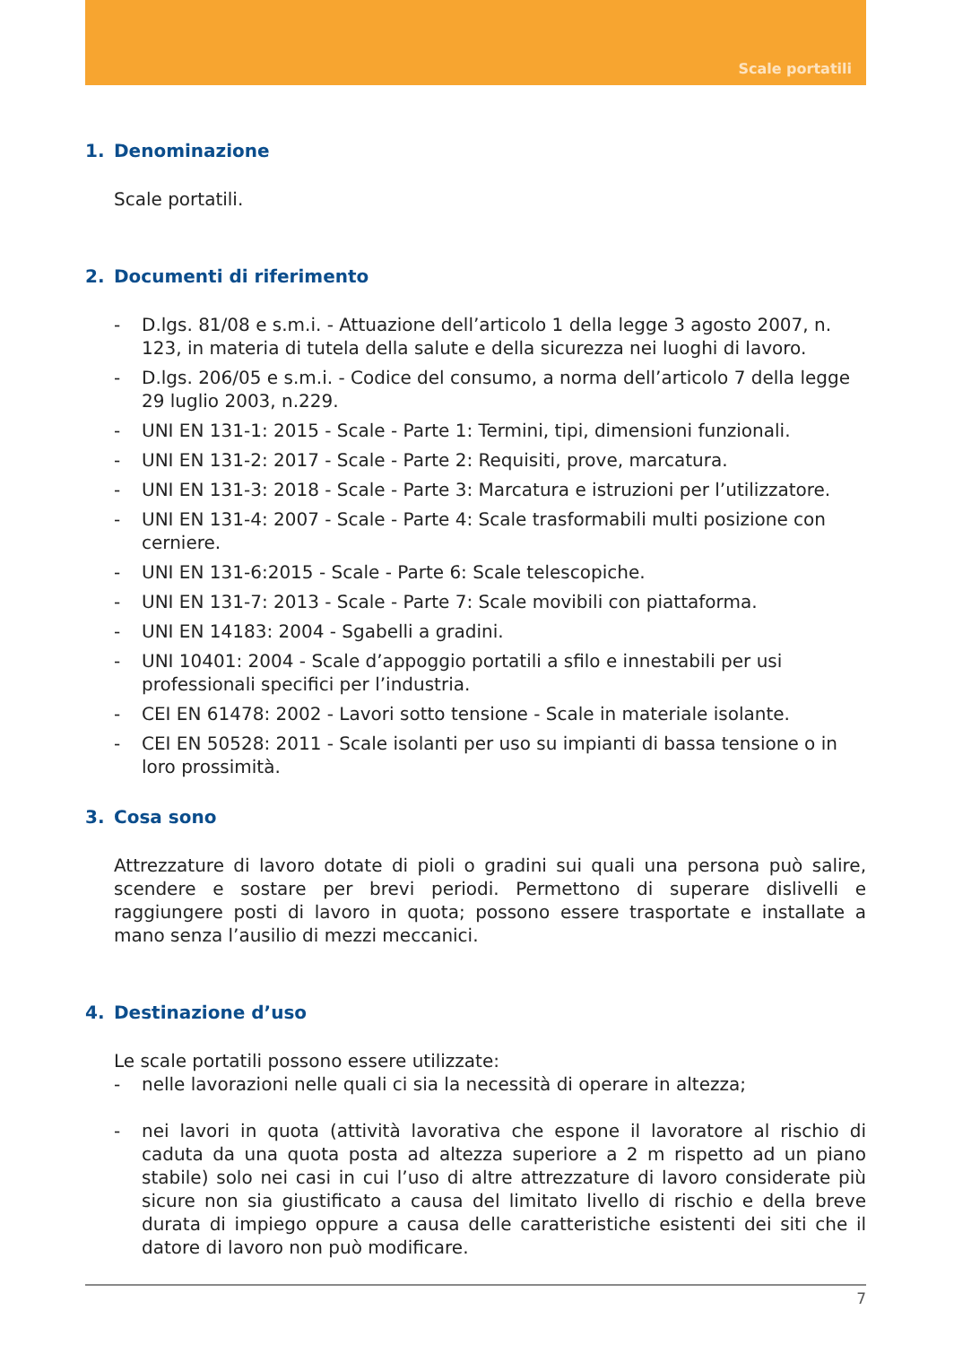Scale portatili
1. Denominazione
Scale portatili.
2. Documenti di riferimento
- D.lgs. 81/08 e s.m.i. - Attuazione dell’articolo 1 della legge 3 agosto 2007, n. 123, in materia di tutela della salute e della sicurezza nei luoghi di lavoro.
- D.lgs. 206/05 e s.m.i. - Codice del consumo, a norma dell’articolo 7 della legge 29 luglio 2003, n.229.
- UNI EN 131-1: 2015 - Scale - Parte 1: Termini, tipi, dimensioni funzionali.
- UNI EN 131-2: 2017 - Scale - Parte 2: Requisiti, prove, marcatura.
- UNI EN 131-3: 2018 - Scale - Parte 3: Marcatura e istruzioni per l’utilizzatore.
- UNI EN 131-4: 2007 - Scale - Parte 4: Scale trasformabili multi posizione con cerniere.
- UNI EN 131-6:2015 - Scale - Parte 6: Scale telescopiche.
- UNI EN 131-7: 2013 - Scale - Parte 7: Scale movibili con piattaforma.
- UNI EN 14183: 2004 - Sgabelli a gradini.
- UNI 10401: 2004 - Scale d’appoggio portatili a sfilo e innestabili per usi professionali specifici per l’industria.
- CEI EN 61478: 2002 - Lavori sotto tensione - Scale in materiale isolante.
- CEI EN 50528: 2011 - Scale isolanti per uso su impianti di bassa tensione o in loro prossimità.
3. Cosa sono
Attrezzature di lavoro dotate di pioli o gradini sui quali una persona può salire, scendere e sostare per brevi periodi. Permettono di superare dislivelli e raggiungere posti di lavoro in quota; possono essere trasportate e installate a mano senza l’ausilio di mezzi meccanici.
4. Destinazione d’uso
Le scale portatili possono essere utilizzate:
- nelle lavorazioni nelle quali ci sia la necessità di operare in altezza;
- nei lavori in quota (attività lavorativa che espone il lavoratore al rischio di caduta da una quota posta ad altezza superiore a 2 m rispetto ad un piano stabile) solo nei casi in cui l’uso di altre attrezzature di lavoro considerate più sicure non sia giustificato a causa del limitato livello di rischio e della breve durata di impiego oppure a causa delle caratteristiche esistenti dei siti che il datore di lavoro non può modificare.
7